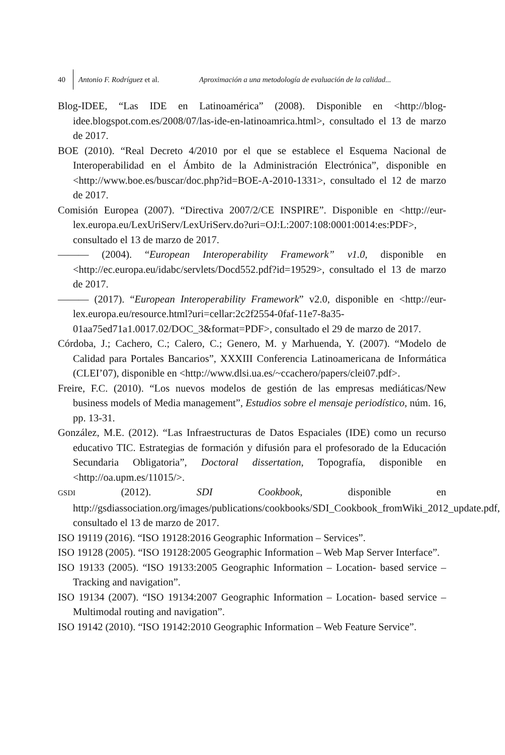40 Antonio F. Rodríguez et al. Aproximación a una metodología de evaluación de la calidad...
Blog-IDEE, “Las IDE en Latinoamérica” (2008). Disponible en <http://blog-idee.blogspot.com.es/2008/07/las-ide-en-latinoamrica.html>, consultado el 13 de marzo de 2017.
BOE (2010). “Real Decreto 4/2010 por el que se establece el Esquema Nacional de Interoperabilidad en el Ámbito de la Administración Electrónica”, disponible en <http://www.boe.es/buscar/doc.php?id=BOE-A-2010-1331>, consultado el 12 de marzo de 2017.
Comisión Europea (2007). “Directiva 2007/2/CE INSPIRE”. Disponible en <http://eur-lex.europa.eu/LexUriServ/LexUriServ.do?uri=OJ:L:2007:108:0001:0014:es:PDF>, consultado el 13 de marzo de 2017.
——— (2004). “European Interoperability Framework” v1.0, disponible en <http://ec.europa.eu/idabc/servlets/Docd552.pdf?id=19529>, consultado el 13 de marzo de 2017.
——— (2017). “European Interoperability Framework” v2.0, disponible en <http://eur-lex.europa.eu/resource.html?uri=cellar:2c2f2554-0faf-11e7-8a35-01aa75ed71a1.0017.02/DOC_3&format=PDF>, consultado el 29 de marzo de 2017.
Córdoba, J.; Cachero, C.; Calero, C.; Genero, M. y Marhuenda, Y. (2007). “Modelo de Calidad para Portales Bancarios”, XXXIII Conferencia Latinoamericana de Informática (CLEI’07), disponible en <http://www.dlsi.ua.es/~ccachero/papers/clei07.pdf>.
Freire, F.C. (2010). “Los nuevos modelos de gestión de las empresas mediáticas/New business models of Media management”, Estudios sobre el mensaje periodístico, núm. 16, pp. 13-31.
González, M.E. (2012). “Las Infraestructuras de Datos Espaciales (IDE) como un recurso educativo TIC. Estrategias de formación y difusión para el profesorado de la Educación Secundaria Obligatoria”, Doctoral dissertation, Topografía, disponible en <http://oa.upm.es/11015/>.
GSDI (2012). SDI Cookbook, disponible en http://gsdiassociation.org/images/publications/cookbooks/SDI_Cookbook_fromWiki_2012_update.pdf, consultado el 13 de marzo de 2017.
ISO 19119 (2016). “ISO 19128:2016 Geographic Information – Services”.
ISO 19128 (2005). “ISO 19128:2005 Geographic Information – Web Map Server Interface”.
ISO 19133 (2005). “ISO 19133:2005 Geographic Information – Location- based service – Tracking and navigation”.
ISO 19134 (2007). “ISO 19134:2007 Geographic Information – Location- based service – Multimodal routing and navigation”.
ISO 19142 (2010). “ISO 19142:2010 Geographic Information – Web Feature Service”.